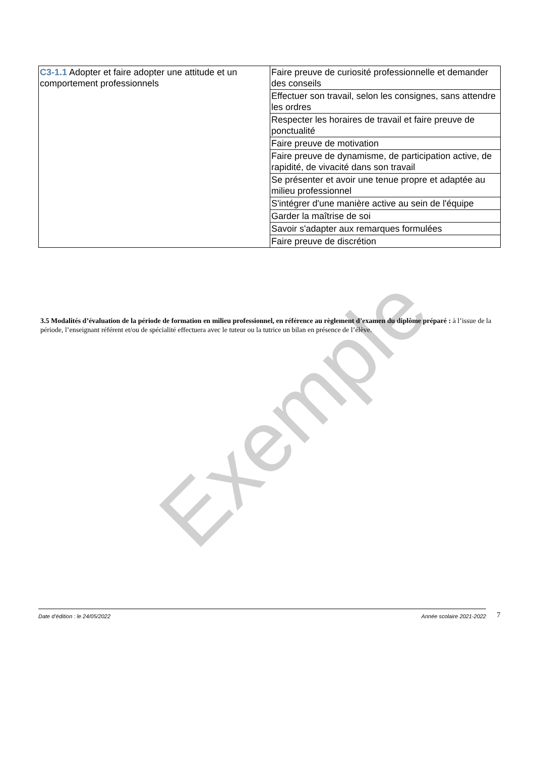Exemple
| C3-1.1 Adopter et faire adopter une attitude et un comportement professionnels | Faire preuve de curiosité professionnelle et demander des conseils |
| | Effectuer son travail, selon les consignes, sans attendre les ordres |
| | Respecter les horaires de travail et faire preuve de ponctualité |
| | Faire preuve de motivation |
| | Faire preuve de dynamisme, de participation active, de rapidité, de vivacité dans son travail |
| | Se présenter et avoir une tenue propre et adaptée au milieu professionnel |
| | S'intégrer d'une manière active au sein de l'équipe |
| | Garder la maîtrise de soi |
| | Savoir s'adapter aux remarques formulées |
| | Faire preuve de discrétion |
3.5 Modalités d’évaluation de la période de formation en milieu professionnel, en référence au règlement d’examen du diplôme préparé : à l’issue de la période, l’enseignant référent et/ou de spécialité effectuera avec le tuteur ou la tutrice un bilan en présence de l’élève.
Date d’édition : le 24/05/2022 Année scolaire 2021-2022 7